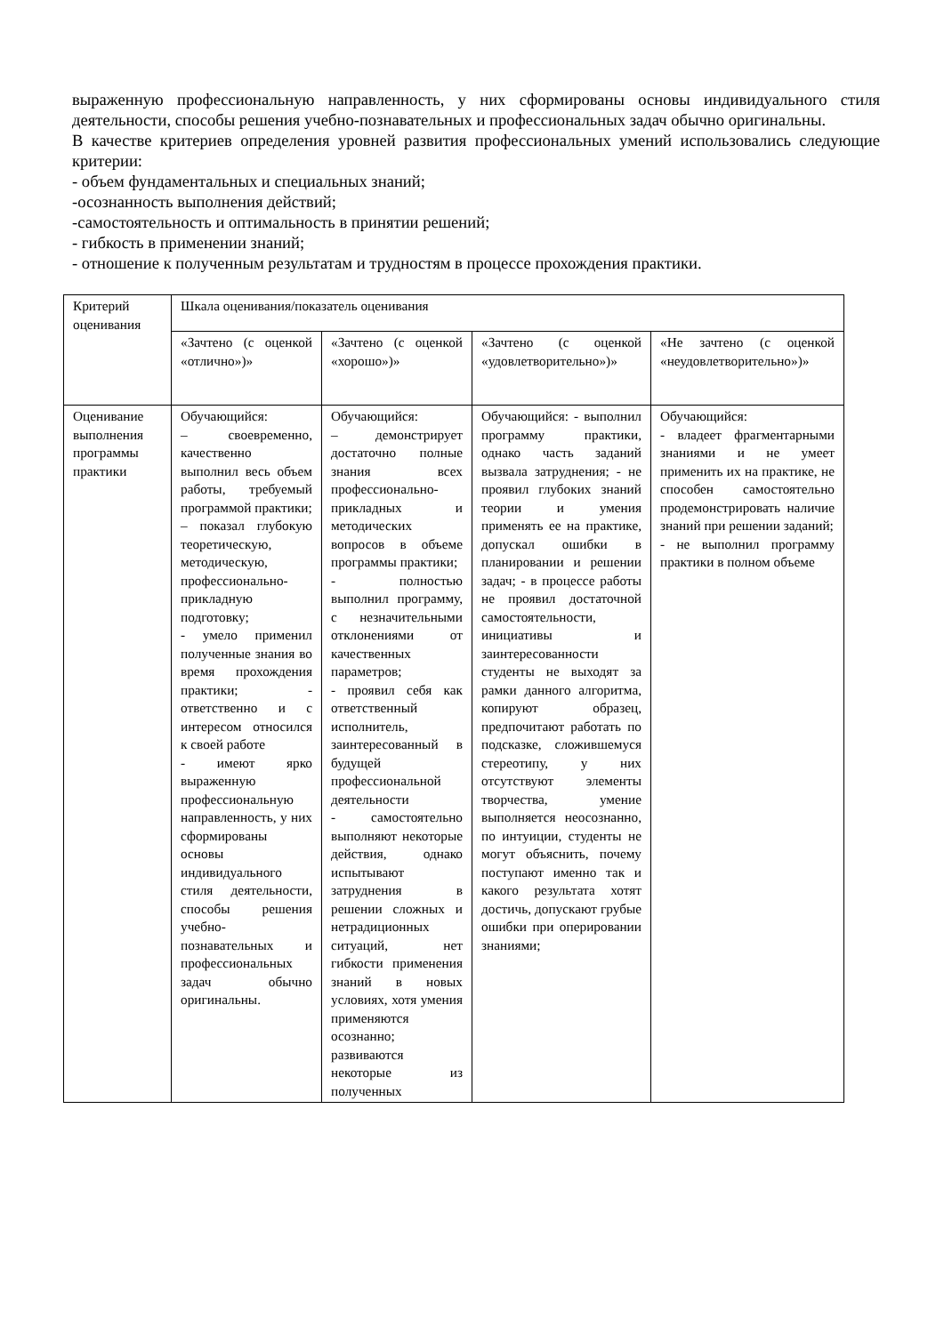выраженную профессиональную направленность, у них сформированы основы индивидуального стиля деятельности, способы решения учебно-познавательных и профессиональных задач обычно оригинальны.
В качестве критериев определения уровней развития профессиональных умений использовались следующие критерии:
- объем фундаментальных и специальных знаний;
-осознанность выполнения действий;
-самостоятельность и оптимальность в принятии решений;
- гибкость в применении знаний;
- отношение к полученным результатам и трудностям в процессе прохождения практики.
| Критерий оценивания | Шкала оценивания/показатель оценивания | | | |
| | «Зачтено (с оценкой «отлично»)» | «Зачтено (с оценкой «хорошо»)» | «Зачтено (с оценкой «удовлетворительно»)» | «Не зачтено (с оценкой «неудовлетворительно»)» |
| Оценивание выполнения программы практики | Обучающийся: – своевременно, качественно выполнил весь объем работы, требуемый программой практики; – показал глубокую теоретическую, методическую, профессионально-прикладную подготовку; - умело применил полученные знания во время прохождения практики; - ответственно и с интересом относился к своей работе - имеют ярко выраженную профессиональную направленность, у них сформированы основы индивидуального стиля деятельности, способы решения учебно-познавательных и профессиональных задач обычно оригинальны. | Обучающийся: – демонстрирует достаточно полные знания всех профессионально-прикладных и методических вопросов в объеме программы практики; - полностью выполнил программу, с незначительными отклонениями от качественных параметров; - проявил себя как ответственный исполнитель, заинтересованный в будущей профессиональной деятельности - самостоятельно выполняют некоторые действия, однако испытывают затруднения в решении сложных и нетрадиционных ситуаций, нет гибкости применения знаний в новых условиях, хотя умения применяются осознанно; развиваются некоторые из полученных | Обучающийся: - выполнил программу практики, однако часть заданий вызвала затруднения; - не проявил глубоких знаний теории и умения применять ее на практике, допускал ошибки в планировании и решении задач; - в процессе работы не проявил достаточной самостоятельности, инициативы и заинтересованности студенты не выходят за рамки данного алгоритма, копируют образец, предпочитают работать по подсказке, сложившемуся стереотипу, у них отсутствуют элементы творчества, умение выполняется неосознанно, по интуиции, студенты не могут объяснить, почему поступают именно так и какого результата хотят достичь, допускают грубые ошибки при оперировании знаниями; | Обучающийся: - владеет фрагментарными знаниями и не умеет применить их на практике, не способен самостоятельно продемонстрировать наличие знаний при решении заданий; - не выполнил программу практики в полном объеме |